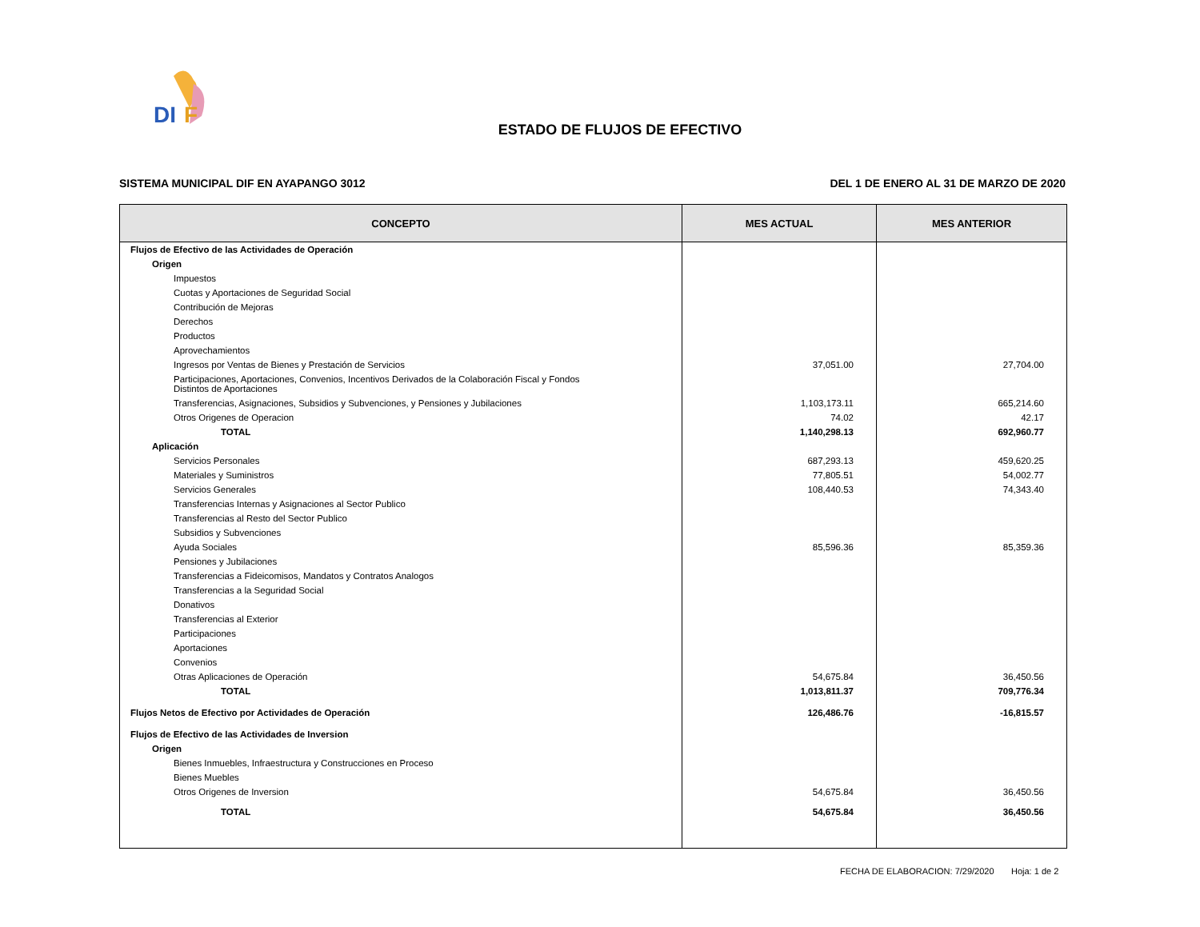DI
F
ESTADO DE FLUJOS DE EFECTIVO
SISTEMA MUNICIPAL DIF EN AYAPANGO 3012 DEL 1 DE ENERO AL 31 DE MARZO DE 2020
| CONCEPTO | MES ACTUAL | MES ANTERIOR |
| --- | --- | --- |
| Flujos de Efectivo de las Actividades de Operación | | |
| Origen | | |
| Impuestos | | |
| Cuotas y Aportaciones de Seguridad Social | | |
| Contribución de Mejoras | | |
| Derechos | | |
| Productos | | |
| Aprovechamientos | | |
| Ingresos por Ventas de Bienes y Prestación de Servicios | 37,051.00 | 27,704.00 |
| Participaciones, Aportaciones, Convenios, Incentivos Derivados de la Colaboración Fiscal y Fondos Distintos de Aportaciones | | |
| Transferencias, Asignaciones, Subsidios y Subvenciones, y Pensiones y Jubilaciones | 1,103,173.11 | 665,214.60 |
| Otros Origenes de Operacion | 74.02 | 42.17 |
| TOTAL | 1,140,298.13 | 692,960.77 |
| Aplicación | | |
| Servicios Personales | 687,293.13 | 459,620.25 |
| Materiales y Suministros | 77,805.51 | 54,002.77 |
| Servicios Generales | 108,440.53 | 74,343.40 |
| Transferencias Internas y Asignaciones al Sector Publico | | |
| Transferencias al Resto del Sector Publico | | |
| Subsidios y Subvenciones | | |
| Ayuda Sociales | 85,596.36 | 85,359.36 |
| Pensiones y Jubilaciones | | |
| Transferencias a Fideicomisos, Mandatos y Contratos Analogos | | |
| Transferencias a la Seguridad Social | | |
| Donativos | | |
| Transferencias al Exterior | | |
| Participaciones | | |
| Aportaciones | | |
| Convenios | | |
| Otras Aplicaciones de Operación | 54,675.84 | 36,450.56 |
| TOTAL | 1,013,811.37 | 709,776.34 |
| Flujos Netos de Efectivo por Actividades de Operación | 126,486.76 | -16,815.57 |
| Flujos de Efectivo de las Actividades de Inversion | | |
| Origen | | |
| Bienes Inmuebles, Infraestructura y Construcciones en Proceso | | |
| Bienes Muebles | | |
| Otros Origenes de Inversion | 54,675.84 | 36,450.56 |
| TOTAL | 54,675.84 | 36,450.56 |
FECHA DE ELABORACION: 7/29/2020 Hoja: 1 de 2